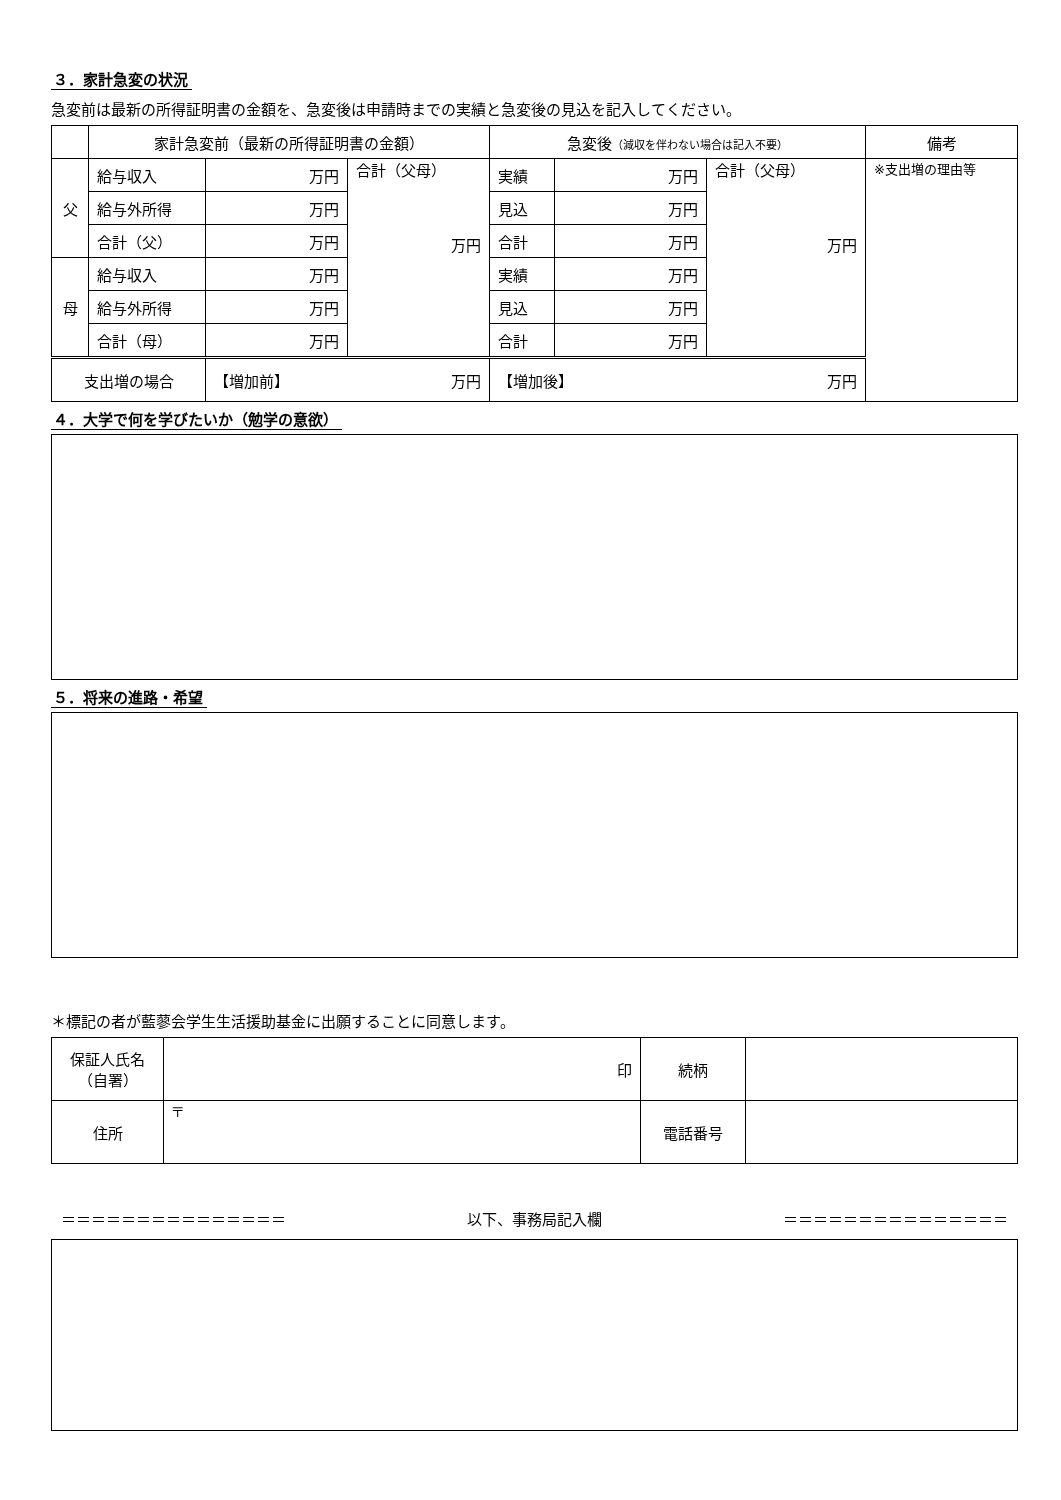３．家計急変の状況
急変前は最新の所得証明書の金額を、急変後は申請時までの実績と急変後の見込を記入してください。
| | 家計急変前（最新の所得証明書の金額） | | | 急変後 （減収を伴わない場合は記入不要） | | | 備考 |
| 父 | 給与収入 | 万円 | 合計（父母） 万円 | 実績 | 万円 | 合計（父母） 万円 | ※支出増の理由等 |
| | 給与外所得 | 万円 | | 見込 | 万円 | | |
| | 合計（父） | 万円 | | 合計 | 万円 | | |
| 母 | 給与収入 | 万円 | | 実績 | 万円 | | |
| | 給与外所得 | 万円 | | 見込 | 万円 | | |
| | 合計（母） | 万円 | | 合計 | 万円 | | |
| 支出増の場合 | | 【増加前】 万円 | | 【増加後】 万円 | | | |
４．大学で何を学びたいか（勉学の意欲）
５．将来の進路・希望
＊標記の者が藍蓼会学生生活援助基金に出願することに同意します。
| 保証人氏名 （自署） | 印 | 続柄 | |
| 住所 | 〒 | 電話番号 | |
＝＝＝＝＝＝＝＝＝＝＝＝＝＝＝ 以下、事務局記入欄 ＝＝＝＝＝＝＝＝＝＝＝＝＝＝＝